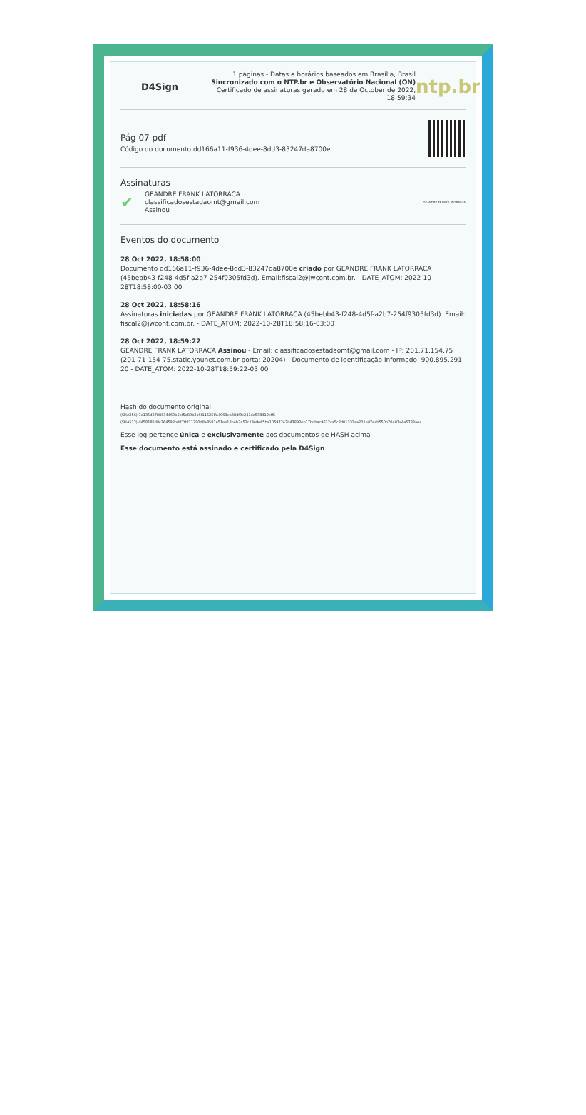D4Sign
1 páginas - Datas e horários baseados em Brasília, Brasil
Sincronizado com o NTP.br e Observatório Nacional (ON)
Certificado de assinaturas gerado em 28 de October de 2022, 18:59:34
ntp.br
Pág 07 pdf
Código do documento dd166a11-f936-4dee-8dd3-83247da8700e
Assinaturas
✔
GEANDRE FRANK LATORRACA
classificadosestadaomt@gmail.com
Assinou
GEANDRE FRANK LATORRACA
Eventos do documento
28 Oct 2022, 18:58:00
Documento dd166a11-f936-4dee-8dd3-83247da8700e criado por GEANDRE FRANK LATORRACA (45bebb43-f248-4d5f-a2b7-254f9305fd3d). Email:fiscal2@jwcont.com.br. - DATE_ATOM: 2022-10-28T18:58:00-03:00
28 Oct 2022, 18:58:16
Assinaturas iniciadas por GEANDRE FRANK LATORRACA (45bebb43-f248-4d5f-a2b7-254f9305fd3d). Email: fiscal2@jwcont.com.br. - DATE_ATOM: 2022-10-28T18:58:16-03:00
28 Oct 2022, 18:59:22
GEANDRE FRANK LATORRACA Assinou - Email: classificadosestadaomt@gmail.com - IP: 201.71.154.75 (201-71-154-75.static.younet.com.br porta: 20204) - Documento de identificação informado: 900.895.291-20 - DATE_ATOM: 2022-10-28T18:59:22-03:00
Hash do documento original
(SHA256):7a135d2788834460b5bf5a89b2a6f11525ffa4969ea38df3c241da538419cff5
(SHA512):d458186d8c264598bdff7fbf11290d8a3582e51ee18b4b2a52c13e9e65ba10597247b43892eb17bdbac9622ca5c8d01333aa201ed7aab550b70407a4a5788aea
Esse log pertence única e exclusivamente aos documentos de HASH acima
Esse documento está assinado e certificado pela D4Sign